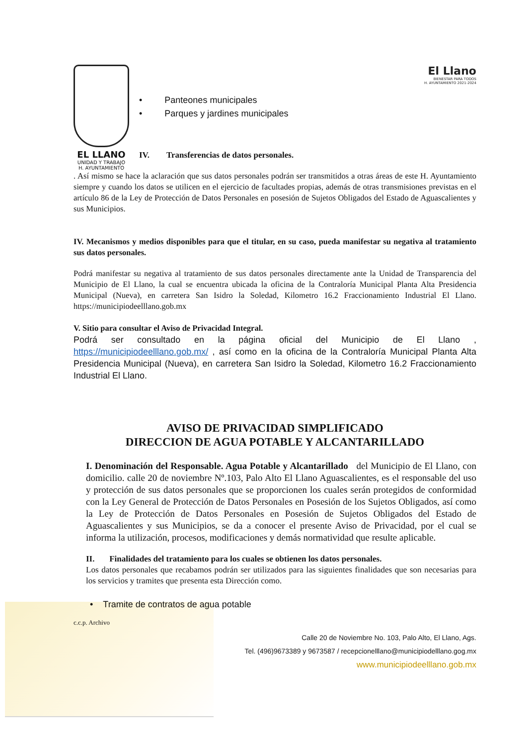EL LLANO
UNIDAD Y TRABAJO
H. AYUNTAMIENTO
• Panteones municipales
• Parques y jardines municipales
IV. Transferencias de datos personales.
El Llano
BIENESTAR PARA TODOS
H. AYUNTAMIENTO 2021-2024
. Así mismo se hace la aclaración que sus datos personales podrán ser transmitidos a otras áreas de este H. Ayuntamiento siempre y cuando los datos se utilicen en el ejercicio de facultades propias, además de otras transmisiones previstas en el artículo 86 de la Ley de Protección de Datos Personales en posesión de Sujetos Obligados del Estado de Aguascalientes y sus Municipios.
IV. Mecanismos y medios disponibles para que el titular, en su caso, pueda manifestar su negativa al tratamiento sus datos personales.
Podrá manifestar su negativa al tratamiento de sus datos personales directamente ante la Unidad de Transparencia del Municipio de El Llano, la cual se encuentra ubicada la oficina de la Contraloría Municipal Planta Alta Presidencia Municipal (Nueva), en carretera San Isidro la Soledad, Kilometro 16.2 Fraccionamiento Industrial El Llano. https://municipiodeelllano.gob.mx
V. Sitio para consultar el Aviso de Privacidad Integral.
Podrá ser consultado en la página oficial del Municipio de El Llano , https://municipiodeelllano.gob.mx/ , así como en la oficina de la Contraloría Municipal Planta Alta Presidencia Municipal (Nueva), en carretera San Isidro la Soledad, Kilometro 16.2 Fraccionamiento Industrial El Llano.
AVISO DE PRIVACIDAD SIMPLIFICADO
DIRECCION DE AGUA POTABLE Y ALCANTARILLADO
I. Denominación del Responsable. Agua Potable y Alcantarillado del Municipio de El Llano, con domicilio. calle 20 de noviembre Nº.103, Palo Alto El Llano Aguascalientes, es el responsable del uso y protección de sus datos personales que se proporcionen los cuales serán protegidos de conformidad con la Ley General de Protección de Datos Personales en Posesión de los Sujetos Obligados, así como la Ley de Protección de Datos Personales en Posesión de Sujetos Obligados del Estado de Aguascalientes y sus Municipios, se da a conocer el presente Aviso de Privacidad, por el cual se informa la utilización, procesos, modificaciones y demás normatividad que resulte aplicable.
II. Finalidades del tratamiento para los cuales se obtienen los datos personales.
Los datos personales que recabamos podrán ser utilizados para las siguientes finalidades que son necesarias para los servicios y tramites que presenta esta Dirección como.
• Tramite de contratos de agua potable
c.c.p. Archivo
Calle 20 de Noviembre No. 103, Palo Alto, El Llano, Ags.
Tel. (496)9673389 y 9673587 / recepcionelllano@municipiodelllano.gog.mx
www.municipiodeelllano.gob.mx